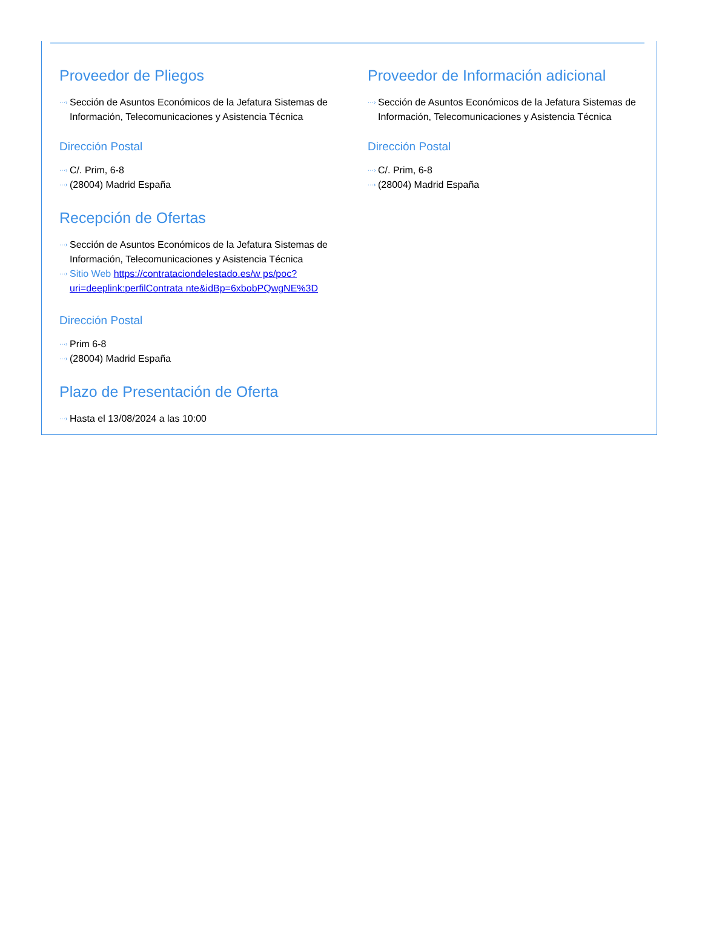Proveedor de Pliegos
···› Sección de Asuntos Económicos de la Jefatura Sistemas de Información, Telecomunicaciones y Asistencia Técnica
Dirección Postal
···› C/. Prim, 6-8
···› (28004) Madrid España
Recepción de Ofertas
···› Sección de Asuntos Económicos de la Jefatura Sistemas de Información, Telecomunicaciones y Asistencia Técnica
···› Sitio Web https://contrataciondelestado.es/w ps/poc?uri=deeplink:perfilContrata nte&idBp=6xbobPQwgNE%3D
Dirección Postal
···› Prim 6-8
···› (28004) Madrid España
Plazo de Presentación de Oferta
···› Hasta el 13/08/2024 a las 10:00
Proveedor de Información adicional
···› Sección de Asuntos Económicos de la Jefatura Sistemas de Información, Telecomunicaciones y Asistencia Técnica
Dirección Postal
···› C/. Prim, 6-8
···› (28004) Madrid España